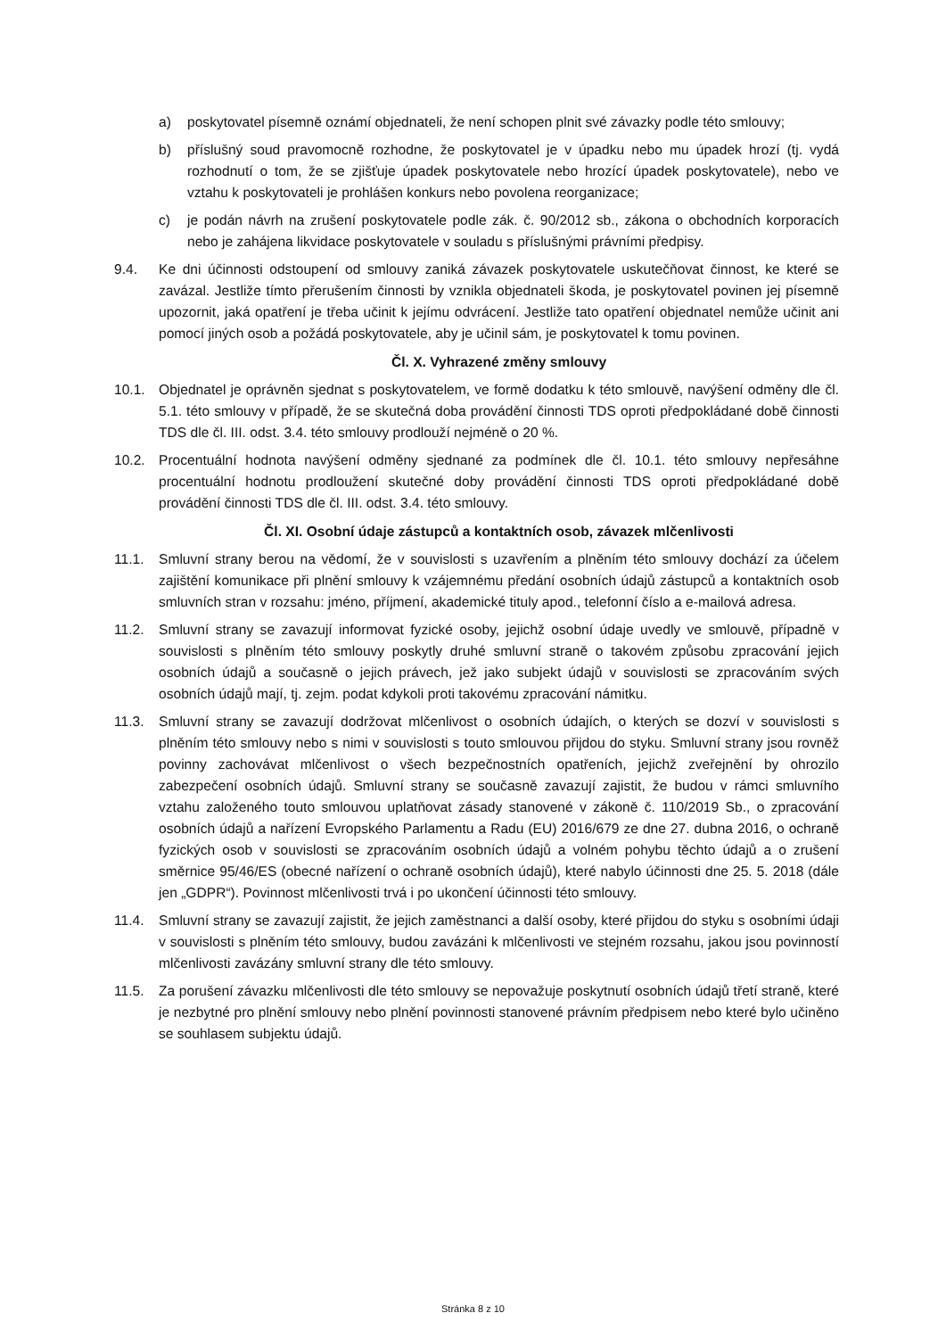a) poskytovatel písemně oznámí objednateli, že není schopen plnit své závazky podle této smlouvy;
b) příslušný soud pravomocně rozhodne, že poskytovatel je v úpadku nebo mu úpadek hrozí (tj. vydá rozhodnutí o tom, že se zjišťuje úpadek poskytovatele nebo hrozící úpadek poskytovatele), nebo ve vztahu k poskytovateli je prohlášen konkurs nebo povolena reorganizace;
c) je podán návrh na zrušení poskytovatele podle zák. č. 90/2012 sb., zákona o obchodních korporacích nebo je zahájena likvidace poskytovatele v souladu s příslušnými právními předpisy.
9.4. Ke dni účinnosti odstoupení od smlouvy zaniká závazek poskytovatele uskutečňovat činnost, ke které se zavázal. Jestliže tímto přerušením činnosti by vznikla objednateli škoda, je poskytovatel povinen jej písemně upozornit, jaká opatření je třeba učinit k jejímu odvrácení. Jestliže tato opatření objednatel nemůže učinit ani pomocí jiných osob a požádá poskytovatele, aby je učinil sám, je poskytovatel k tomu povinen.
Čl. X. Vyhrazené změny smlouvy
10.1. Objednatel je oprávněn sjednat s poskytovatelem, ve formě dodatku k této smlouvě, navýšení odměny dle čl. 5.1. této smlouvy v případě, že se skutečná doba provádění činnosti TDS oproti předpokládané době činnosti TDS dle čl. III. odst. 3.4. této smlouvy prodlouží nejméně o 20 %.
10.2. Procentuální hodnota navýšení odměny sjednané za podmínek dle čl. 10.1. této smlouvy nepřesáhne procentuální hodnotu prodloužení skutečné doby provádění činnosti TDS oproti předpokládané době provádění činnosti TDS dle čl. III. odst. 3.4. této smlouvy.
Čl. XI. Osobní údaje zástupců a kontaktních osob, závazek mlčenlivosti
11.1. Smluvní strany berou na vědomí, že v souvislosti s uzavřením a plněním této smlouvy dochází za účelem zajištění komunikace při plnění smlouvy k vzájemnému předání osobních údajů zástupců a kontaktních osob smluvních stran v rozsahu: jméno, příjmení, akademické tituly apod., telefonní číslo a e-mailová adresa.
11.2. Smluvní strany se zavazují informovat fyzické osoby, jejichž osobní údaje uvedly ve smlouvě, případně v souvislosti s plněním této smlouvy poskytly druhé smluvní straně o takovém způsobu zpracování jejich osobních údajů a současně o jejich právech, jež jako subjekt údajů v souvislosti se zpracováním svých osobních údajů mají, tj. zejm. podat kdykoli proti takovému zpracování námitku.
11.3. Smluvní strany se zavazují dodržovat mlčenlivost o osobních údajích, o kterých se dozví v souvislosti s plněním této smlouvy nebo s nimi v souvislosti s touto smlouvou přijdou do styku. Smluvní strany jsou rovněž povinny zachovávat mlčenlivost o všech bezpečnostních opatřeních, jejichž zveřejnění by ohrozilo zabezpečení osobních údajů. Smluvní strany se současně zavazují zajistit, že budou v rámci smluvního vztahu založeného touto smlouvou uplatňovat zásady stanovené v zákoně č. 110/2019 Sb., o zpracování osobních údajů a nařízení Evropského Parlamentu a Radu (EU) 2016/679 ze dne 27. dubna 2016, o ochraně fyzických osob v souvislosti se zpracováním osobních údajů a volném pohybu těchto údajů a o zrušení směrnice 95/46/ES (obecné nařízení o ochraně osobních údajů), které nabylo účinnosti dne 25. 5. 2018 (dále jen „GDPR“). Povinnost mlčenlivosti trvá i po ukončení účinnosti této smlouvy.
11.4. Smluvní strany se zavazují zajistit, že jejich zaměstnanci a další osoby, které přijdou do styku s osobními údaji v souvislosti s plněním této smlouvy, budou zavázáni k mlčenlivosti ve stejném rozsahu, jakou jsou povinností mlčenlivosti zavázány smluvní strany dle této smlouvy.
11.5. Za porušení závazku mlčenlivosti dle této smlouvy se nepovažuje poskytnutí osobních údajů třetí straně, které je nezbytné pro plnění smlouvy nebo plnění povinnosti stanovené právním předpisem nebo které bylo učiněno se souhlasem subjektu údajů.
Stránka 8 z 10